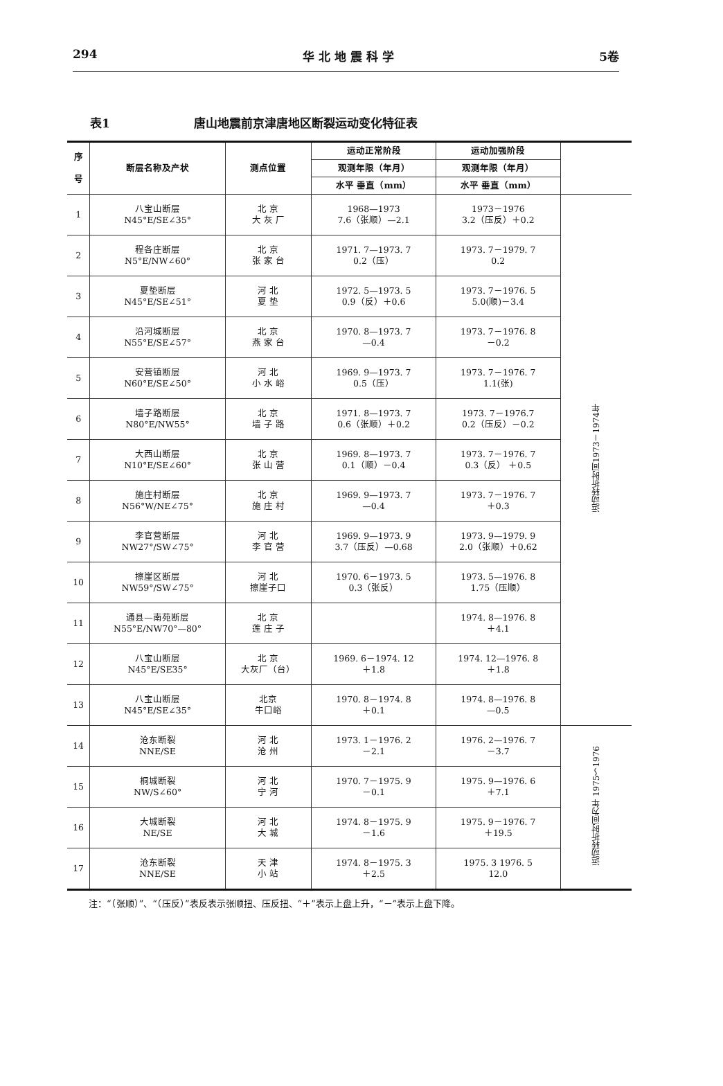294 华 北 地 震 科 学 5卷
表1 唐山地震前京津唐地区断裂运动变化特征表
| 序 号 | 断层名称及产状 | 测点位置 | 运动正常阶段 | 运动加强阶段 | |
| --- | --- | --- | --- | --- | --- |
| | | | 观测年限（年月） | 观测年限（年月） | |
| | | | 水平 垂直（mm） | 水平 垂直（mm） | |
| 1 | 八宝山断层 N45°E/SE∠35° | 北 京 大 灰 厂 | 1968—1973 7.6（张顺）—2.1 | 1973－1976 3.2（压反）＋0.2 | 运动转折时间1973－1974年 |
| 2 | 程各庄断层 N5°E/NW∠60° | 北 京 张 家 台 | 1971. 7—1973. 7 0.2（压） | 1973. 7－1979. 7 0.2 | |
| 3 | 夏垫断层 N45°E/SE∠51° | 河 北 夏 垫 | 1972. 5—1973. 5 0.9（反）＋0.6 | 1973. 7－1976. 5 5.0(顺)－3.4 | |
| 4 | 沿河城断层 N55°E/SE∠57° | 北 京 燕 家 台 | 1970. 8—1973. 7 —0.4 | 1973. 7－1976. 8 －0.2 | |
| 5 | 安营镇断层 N60°E/SE∠50° | 河 北 小 水 峪 | 1969. 9—1973. 7 0.5（压） | 1973. 7－1976. 7 1.1(张) | |
| 6 | 墙子路断层 N80°E/NW55° | 北 京 墙 子 路 | 1971. 8—1973. 7 0.6（张顺）＋0.2 | 1973. 7－1976.7 0.2（压反）－0.2 | |
| 7 | 大西山断层 N10°E/SE∠60° | 北 京 张 山 营 | 1969. 8—1973. 7 0.1（顺）－0.4 | 1973. 7－1976. 7 0.3（反） ＋0.5 | |
| 8 | 施庄村断层 N56°W/NE∠75° | 北 京 施 庄 村 | 1969. 9—1973. 7 —0.4 | 1973. 7－1976. 7 ＋0.3 | |
| 9 | 李官营断层 NW27°/SW∠75° | 河 北 李 官 营 | 1969. 9—1973. 9 3.7（压反）—0.68 | 1973. 9—1979. 9 2.0（张顺）＋0.62 | |
| 10 | 擦崖区断层 NW59°/SW∠75° | 河 北 擦崖子口 | 1970. 6－1973. 5 0.3（张反） | 1973. 5—1976. 8 1.75（压顺） | |
| 11 | 通县—南苑断层 N55°E/NW70°—80° | 北 京 莲 庄 子 | | 1974. 8—1976. 8 ＋4.1 | |
| 12 | 八宝山断层 N45°E/SE35° | 北 京 大灰厂（台） | 1969. 6－1974. 12 ＋1.8 | 1974. 12—1976. 8 ＋1.8 | |
| 13 | 八宝山断层 N45°E/SE∠35° | 北京 牛口峪 | 1970. 8－1974. 8 ＋0.1 | 1974. 8—1976. 8 —0.5 | |
| 14 | 沧东断裂 NNE/SE | 河 北 沧 州 | 1973. 1－1976. 2 －2.1 | 1976. 2—1976. 7 －3.7 | 运动转折时间为年 1975～1976 |
| 15 | 桐城断裂 NW/S∠60° | 河 北 宁 河 | 1970. 7－1975. 9 －0.1 | 1975. 9—1976. 6 ＋7.1 | |
| 16 | 大城断裂 NE/SE | 河 北 大 城 | 1974. 8－1975. 9 －1.6 | 1975. 9－1976. 7 ＋19.5 | |
| 17 | 沧东断裂 NNE/SE | 天 津 小 站 | 1974. 8－1975. 3 ＋2.5 | 1975. 3 1976. 5 12.0 | |
注：“（张顺）”、“（压反）”表反表示张顺扭、压反扭、“＋”表示上盘上升，“－”表示上盘下降。